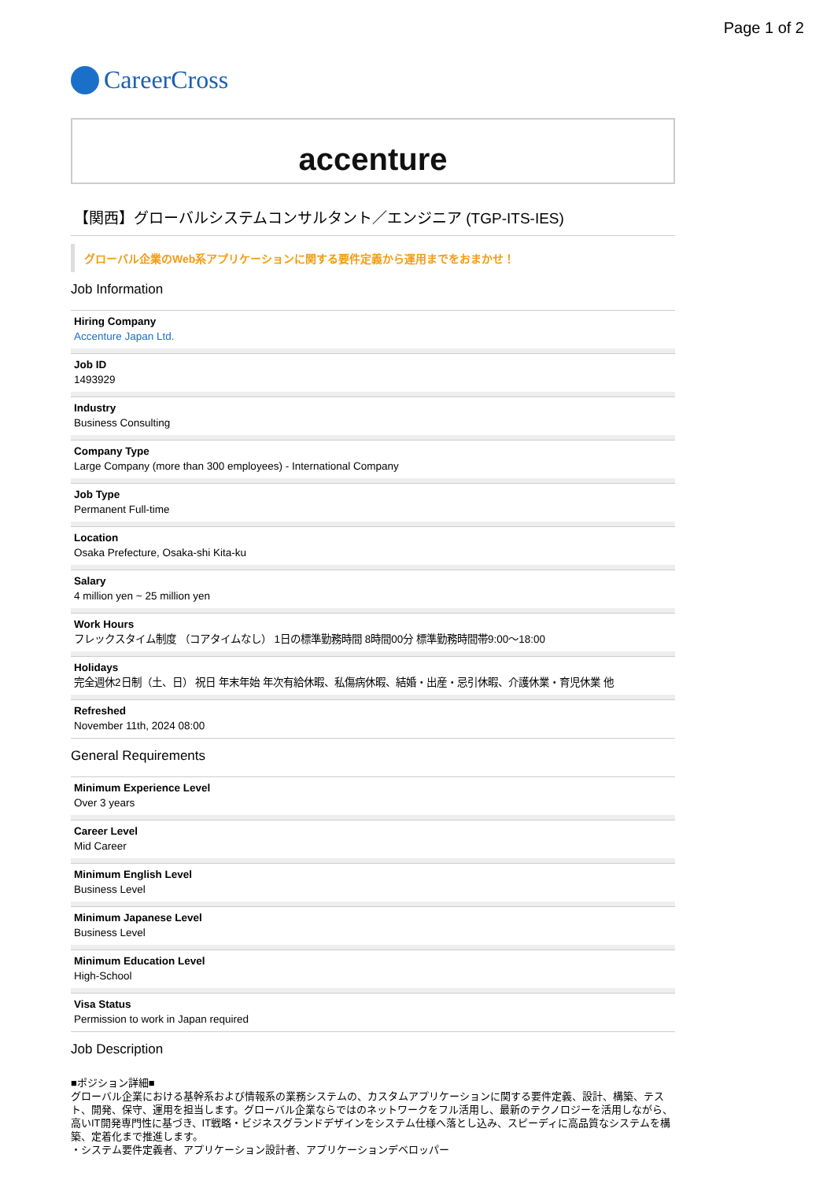Page 1 of 2
CareerCross
accenture
【関西】グローバルシステムコンサルタント／エンジニア (TGP-ITS-IES)
グローバル企業のWeb系アプリケーションに関する要件定義から運用までをおまかせ！
Job Information
Hiring Company
Accenture Japan Ltd.
Job ID
1493929
Industry
Business Consulting
Company Type
Large Company (more than 300 employees) - International Company
Job Type
Permanent Full-time
Location
Osaka Prefecture, Osaka-shi Kita-ku
Salary
4 million yen ~ 25 million yen
Work Hours
フレックスタイム制度 （コアタイムなし） 1日の標準勤務時間 8時間00分 標準勤務時間帯9:00〜18:00
Holidays
完全週休2日制（土、日） 祝日 年末年始 年次有給休暇、私傷病休暇、結婚・出産・忌引休暇、介護休業・育児休業 他
Refreshed
November 11th, 2024 08:00
General Requirements
Minimum Experience Level
Over 3 years
Career Level
Mid Career
Minimum English Level
Business Level
Minimum Japanese Level
Business Level
Minimum Education Level
High-School
Visa Status
Permission to work in Japan required
Job Description
■ポジション詳細■
グローバル企業における基幹系および情報系の業務システムの、カスタムアプリケーションに関する要件定義、設計、構築、テスト、開発、保守、運用を担当します。グローバル企業ならではのネットワークをフル活用し、最新のテクノロジーを活用しながら、高いIT開発専門性に基づき、IT戦略・ビジネスグランドデザインをシステム仕様へ落とし込み、スピーディに高品質なシステムを構築、定着化まで推進します。
・システム要件定義者、アプリケーション設計者、アプリケーションデベロッパー